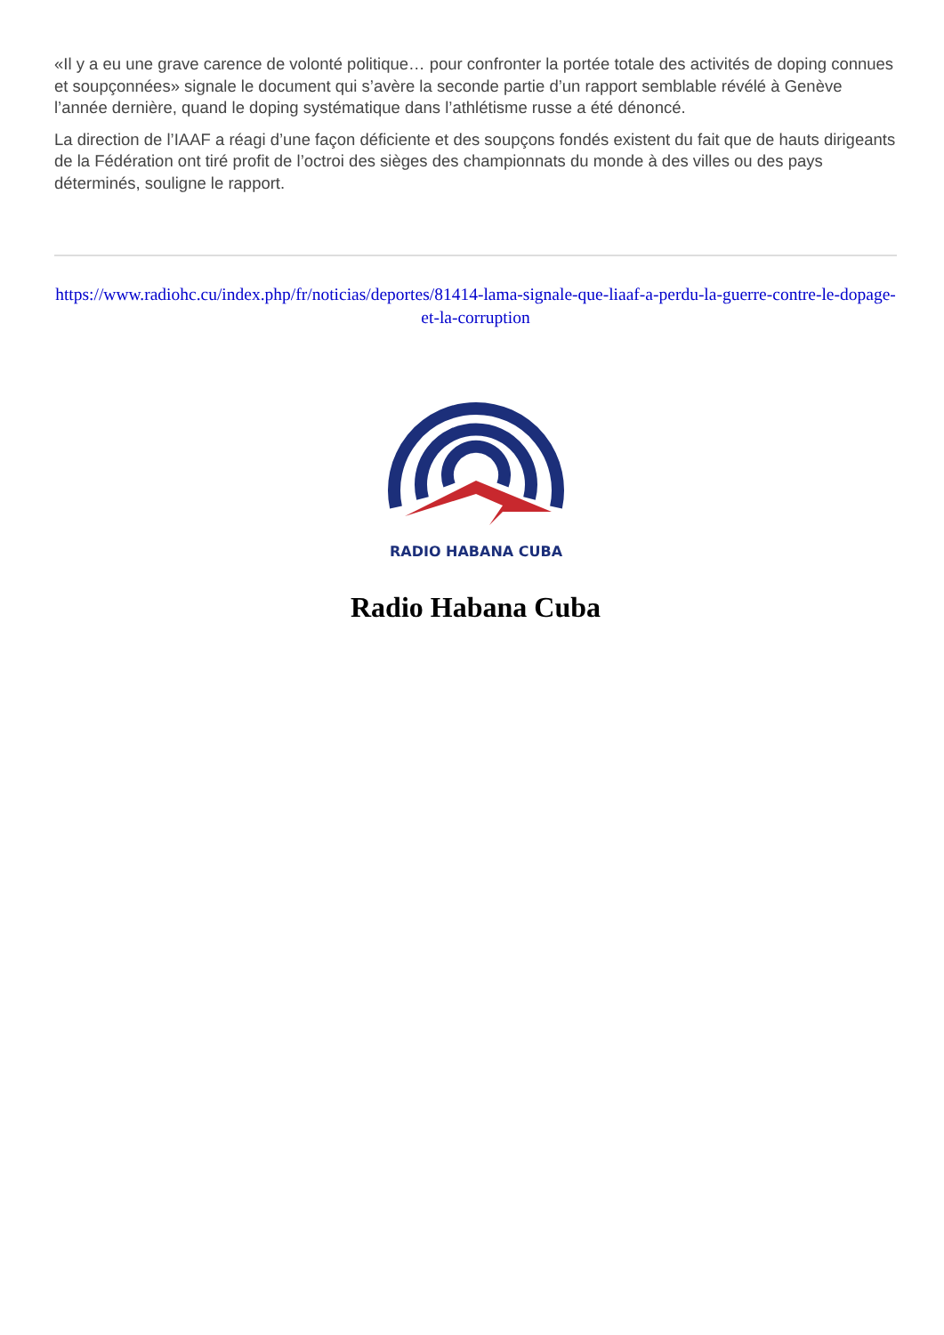«Il y a eu une grave carence de volonté politique… pour confronter la portée totale des activités de doping connues et soupçonnées» signale le document qui s’avère la seconde partie d’un rapport semblable révélé à Genève l’année dernière, quand le doping systématique dans l’athlétisme russe a été dénoncé.
La direction de l’IAAF a réagi d’une façon déficiente et des soupçons fondés existent du fait que de hauts dirigeants de la Fédération ont tiré profit de l’octroi des sièges des championnats du monde à des villes ou des pays déterminés, souligne le rapport.
https://www.radiohc.cu/index.php/fr/noticias/deportes/81414-lama-signale-que-liaaf-a-perdu-la-guerre-contre-le-dopage-et-la-corruption
RADIO HABANA CUBA
Radio Habana Cuba